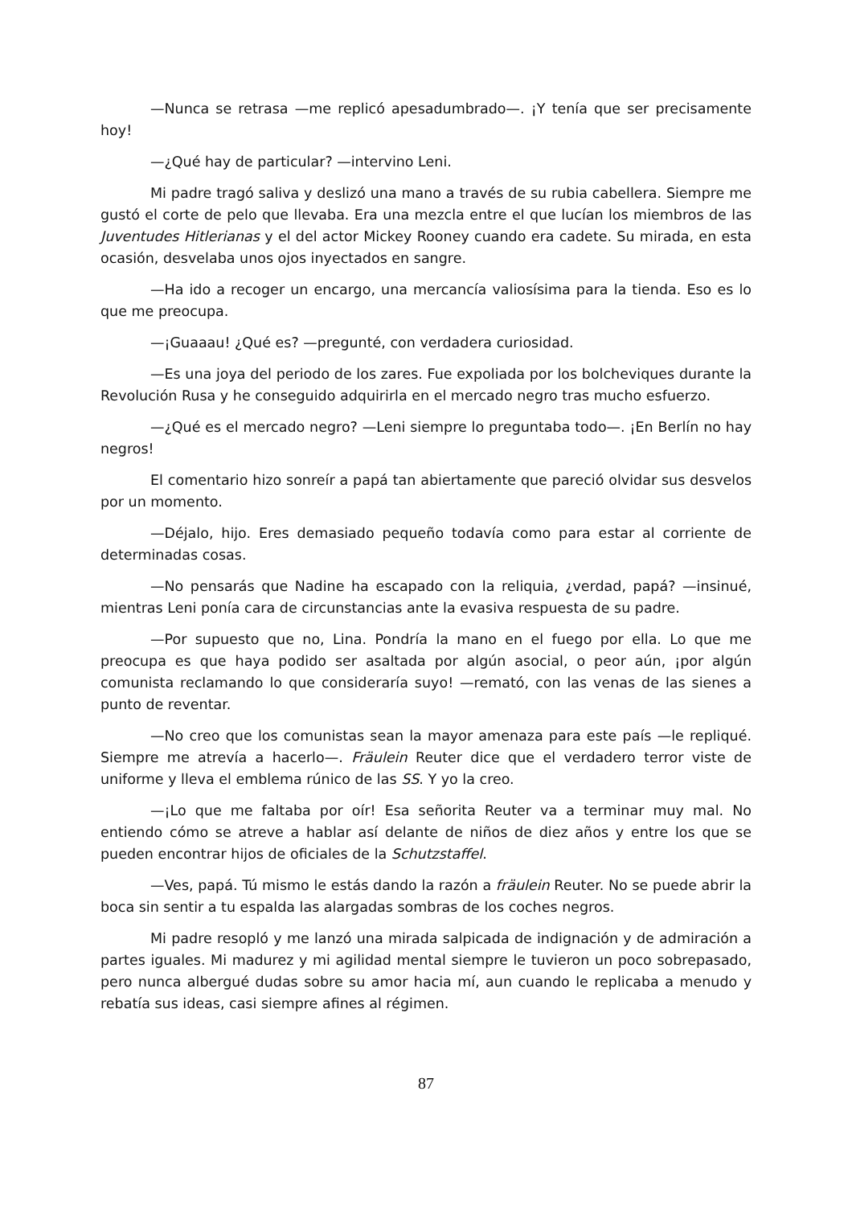—Nunca se retrasa —me replicó apesadumbrado—. ¡Y tenía que ser precisamente hoy!
—¿Qué hay de particular? —intervino Leni.
Mi padre tragó saliva y deslizó una mano a través de su rubia cabellera. Siempre me gustó el corte de pelo que llevaba. Era una mezcla entre el que lucían los miembros de las Juventudes Hitlerianas y el del actor Mickey Rooney cuando era cadete. Su mirada, en esta ocasión, desvelaba unos ojos inyectados en sangre.
—Ha ido a recoger un encargo, una mercancía valiosísima para la tienda. Eso es lo que me preocupa.
—¡Guaaau! ¿Qué es? —pregunté, con verdadera curiosidad.
—Es una joya del periodo de los zares. Fue expoliada por los bolcheviques durante la Revolución Rusa y he conseguido adquirirla en el mercado negro tras mucho esfuerzo.
—¿Qué es el mercado negro? —Leni siempre lo preguntaba todo—. ¡En Berlín no hay negros!
El comentario hizo sonreír a papá tan abiertamente que pareció olvidar sus desvelos por un momento.
—Déjalo, hijo. Eres demasiado pequeño todavía como para estar al corriente de determinadas cosas.
—No pensarás que Nadine ha escapado con la reliquia, ¿verdad, papá? —insinué, mientras Leni ponía cara de circunstancias ante la evasiva respuesta de su padre.
—Por supuesto que no, Lina. Pondría la mano en el fuego por ella. Lo que me preocupa es que haya podido ser asaltada por algún asocial, o peor aún, ¡por algún comunista reclamando lo que consideraría suyo! —remató, con las venas de las sienes a punto de reventar.
—No creo que los comunistas sean la mayor amenaza para este país —le repliqué. Siempre me atrevía a hacerlo—. Fräulein Reuter dice que el verdadero terror viste de uniforme y lleva el emblema rúnico de las SS. Y yo la creo.
—¡Lo que me faltaba por oír! Esa señorita Reuter va a terminar muy mal. No entiendo cómo se atreve a hablar así delante de niños de diez años y entre los que se pueden encontrar hijos de oficiales de la Schutzstaffel.
—Ves, papá. Tú mismo le estás dando la razón a fräulein Reuter. No se puede abrir la boca sin sentir a tu espalda las alargadas sombras de los coches negros.
Mi padre resopló y me lanzó una mirada salpicada de indignación y de admiración a partes iguales. Mi madurez y mi agilidad mental siempre le tuvieron un poco sobrepasado, pero nunca albergué dudas sobre su amor hacia mí, aun cuando le replicaba a menudo y rebatía sus ideas, casi siempre afines al régimen.
87